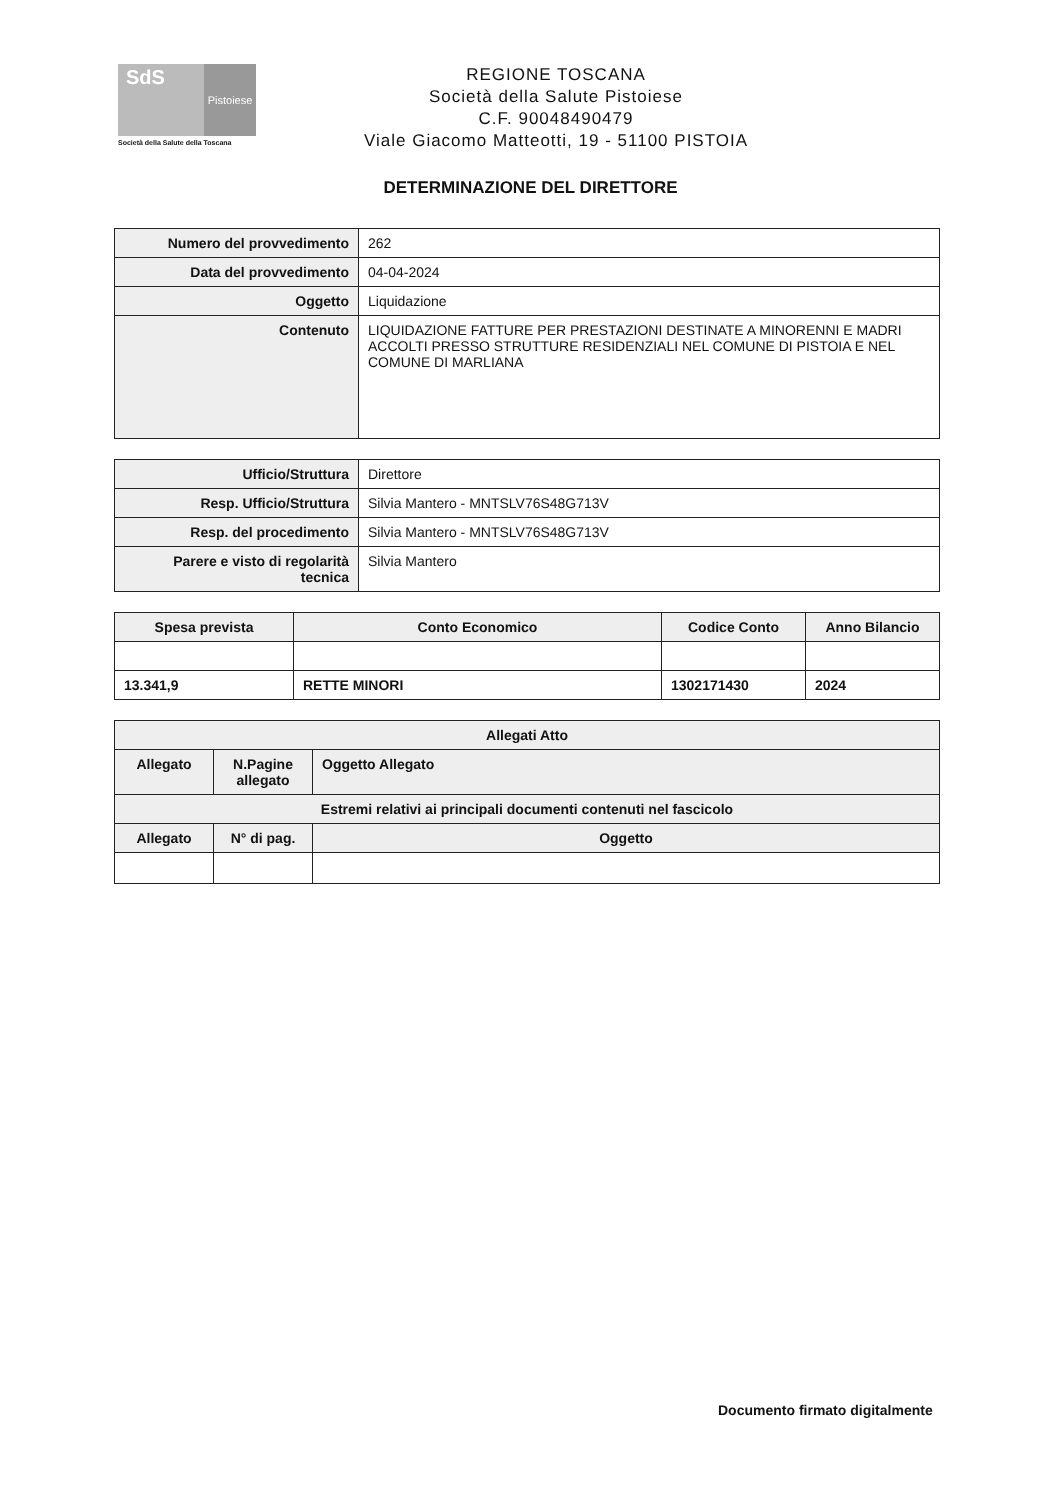SdS
Pistoiese
Società della Salute della Toscana
REGIONE TOSCANA
Società della Salute Pistoiese
C.F. 90048490479
Viale Giacomo Matteotti, 19 - 51100 PISTOIA
DETERMINAZIONE DEL DIRETTORE
| Numero del provvedimento | 262 |
| Data del provvedimento | 04-04-2024 |
| Oggetto | Liquidazione |
| Contenuto | LIQUIDAZIONE FATTURE PER PRESTAZIONI DESTINATE A MINORENNI E MADRI ACCOLTI PRESSO STRUTTURE RESIDENZIALI NEL COMUNE DI PISTOIA E NEL COMUNE DI MARLIANA |
| Ufficio/Struttura | Direttore |
| Resp. Ufficio/Struttura | Silvia Mantero - MNTSLV76S48G713V |
| Resp. del procedimento | Silvia Mantero - MNTSLV76S48G713V |
| Parere e visto di regolarità tecnica | Silvia Mantero |
| Spesa prevista | Conto Economico | Codice Conto | Anno Bilancio |
| --- | --- | --- | --- |
| 13.341,9 | RETTE MINORI | 1302171430 | 2024 |
| Allegati Atto | | |
| --- | --- | --- |
| Allegato | N.Pagine allegato | Oggetto Allegato |
| Estremi relativi ai principali documenti contenuti nel fascicolo | | |
| Allegato | N° di pag. | Oggetto |
Documento firmato digitalmente